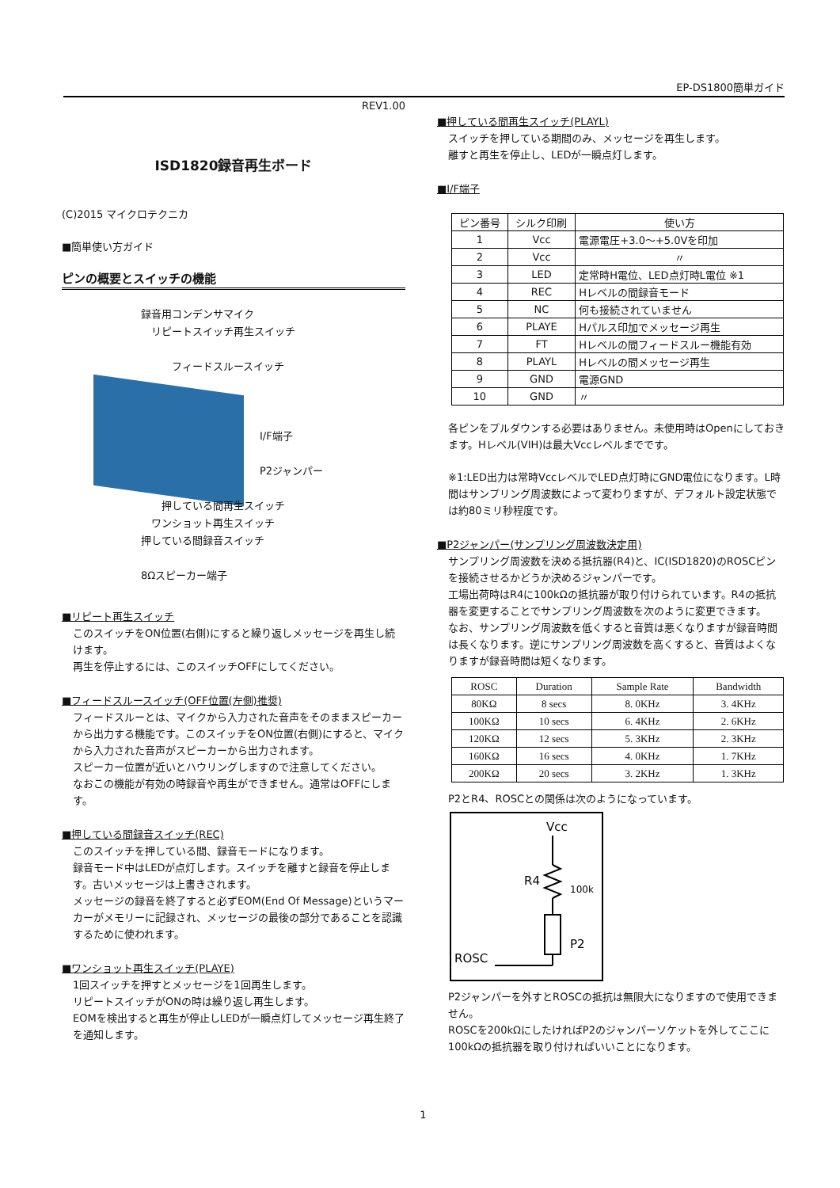EP-DS1800簡単ガイド
REV1.00
ISD1820録音再生ボード
(C)2015 マイクロテクニカ
■簡単使い方ガイド
ピンの概要とスイッチの機能
録音用コンデンサマイク
　リピートスイッチ再生スイッチ
　　　フィードスルースイッチ
I/F端子
P2ジャンパー
　　押している間再生スイッチ
　ワンショット再生スイッチ
押している間録音スイッチ
8Ωスピーカー端子
■リピート再生スイッチ
このスイッチをON位置(右側)にすると繰り返しメッセージを再生し続けます。
再生を停止するには、このスイッチOFFにしてください。
■フィードスルースイッチ(OFF位置(左側)推奨)
フィードスルーとは、マイクから入力された音声をそのままスピーカーから出力する機能です。このスイッチをON位置(右側)にすると、マイクから入力された音声がスピーカーから出力されます。
スピーカー位置が近いとハウリングしますので注意してください。
なおこの機能が有効の時録音や再生ができません。通常はOFFにします。
■押している間録音スイッチ(REC)
このスイッチを押している間、録音モードになります。
録音モード中はLEDが点灯します。スイッチを離すと録音を停止します。古いメッセージは上書きされます。
メッセージの録音を終了すると必ずEOM(End Of Message)というマーカーがメモリーに記録され、メッセージの最後の部分であることを認識するために使われます。
■ワンショット再生スイッチ(PLAYE)
1回スイッチを押すとメッセージを1回再生します。
リピートスイッチがONの時は繰り返し再生します。
EOMを検出すると再生が停止しLEDが一瞬点灯してメッセージ再生終了を通知します。
■押している間再生スイッチ(PLAYL)
スイッチを押している期間のみ、メッセージを再生します。
離すと再生を停止し、LEDが一瞬点灯します。
■I/F端子
| ピン番号 | シルク印刷 | 使い方 |
| --- | --- | --- |
| 1 | Vcc | 電源電圧+3.0～+5.0Vを印加 |
| 2 | Vcc | 〃 |
| 3 | LED | 定常時H電位、LED点灯時L電位 ※1 |
| 4 | REC | Hレベルの間録音モード |
| 5 | NC | 何も接続されていません |
| 6 | PLAYE | Hパルス印加でメッセージ再生 |
| 7 | FT | Hレベルの間フィードスルー機能有効 |
| 8 | PLAYL | Hレベルの間メッセージ再生 |
| 9 | GND | 電源GND |
| 10 | GND | 〃 |
各ピンをプルダウンする必要はありません。未使用時はOpenにしておきます。Hレベル(VIH)は最大Vccレベルまでです。
※1:LED出力は常時VccレベルでLED点灯時にGND電位になります。L時間はサンプリング周波数によって変わりますが、デフォルト設定状態では約80ミリ秒程度です。
■P2ジャンパー(サンプリング周波数決定用)
サンプリング周波数を決める抵抗器(R4)と、IC(ISD1820)のROSCピンを接続させるかどうか決めるジャンパーです。
工場出荷時はR4に100kΩの抵抗器が取り付けられています。R4の抵抗器を変更することでサンプリング周波数を次のように変更できます。
なお、サンプリング周波数を低くすると音質は悪くなりますが録音時間は長くなります。逆にサンプリング周波数を高くすると、音質はよくなりますが録音時間は短くなります。
| ROSC | Duration | Sample Rate | Bandwidth |
| --- | --- | --- | --- |
| 80KΩ | 8 secs | 8. 0KHz | 3. 4KHz |
| 100KΩ | 10 secs | 6. 4KHz | 2. 6KHz |
| 120KΩ | 12 secs | 5. 3KHz | 2. 3KHz |
| 160KΩ | 16 secs | 4. 0KHz | 1. 7KHz |
| 200KΩ | 20 secs | 3. 2KHz | 1. 3KHz |
P2とR4、ROSCとの関係は次のようになっています。
Vcc
R4
100k
P2
ROSC
P2ジャンパーを外すとROSCの抵抗は無限大になりますので使用できません。
ROSCを200kΩにしたければP2のジャンパーソケットを外してここに100kΩの抵抗器を取り付ければいいことになります。
1